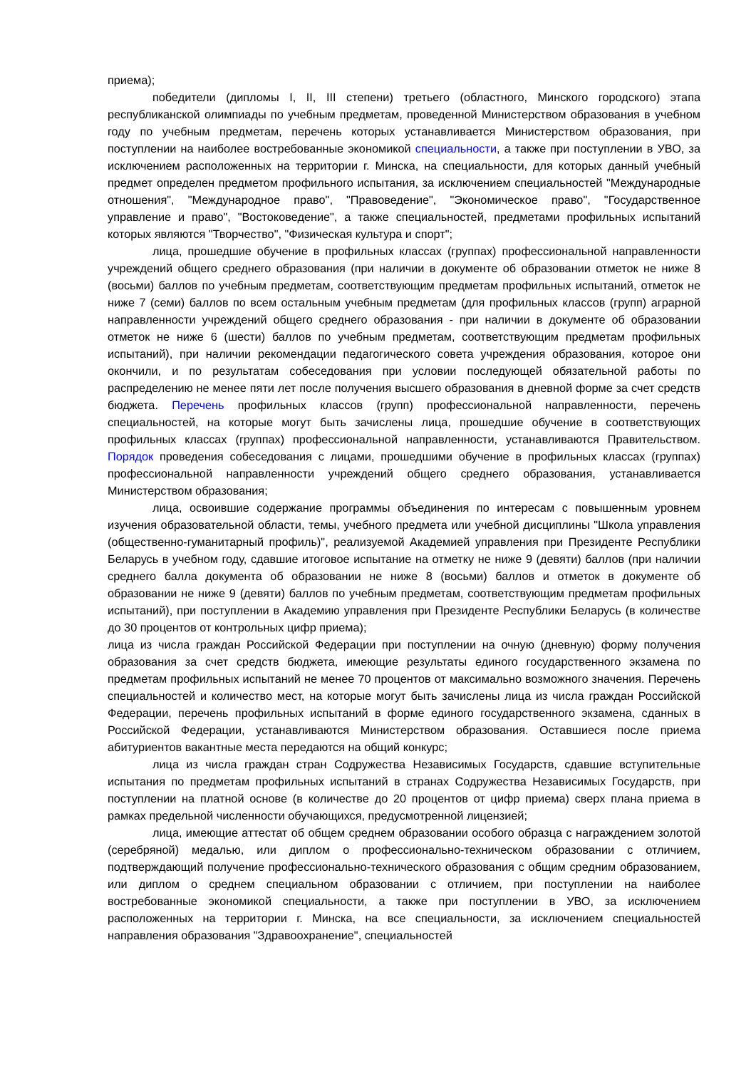приема);
победители (дипломы I, II, III степени) третьего (областного, Минского городского) этапа республиканской олимпиады по учебным предметам, проведенной Министерством образования в учебном году по учебным предметам, перечень которых устанавливается Министерством образования, при поступлении на наиболее востребованные экономикой специальности, а также при поступлении в УВО, за исключением расположенных на территории г. Минска, на специальности, для которых данный учебный предмет определен предметом профильного испытания, за исключением специальностей "Международные отношения", "Международное право", "Правоведение", "Экономическое право", "Государственное управление и право", "Востоковедение", а также специальностей, предметами профильных испытаний которых являются "Творчество", "Физическая культура и спорт";
лица, прошедшие обучение в профильных классах (группах) профессиональной направленности учреждений общего среднего образования (при наличии в документе об образовании отметок не ниже 8 (восьми) баллов по учебным предметам, соответствующим предметам профильных испытаний, отметок не ниже 7 (семи) баллов по всем остальным учебным предметам (для профильных классов (групп) аграрной направленности учреждений общего среднего образования - при наличии в документе об образовании отметок не ниже 6 (шести) баллов по учебным предметам, соответствующим предметам профильных испытаний), при наличии рекомендации педагогического совета учреждения образования, которое они окончили, и по результатам собеседования при условии последующей обязательной работы по распределению не менее пяти лет после получения высшего образования в дневной форме за счет средств бюджета. Перечень профильных классов (групп) профессиональной направленности, перечень специальностей, на которые могут быть зачислены лица, прошедшие обучение в соответствующих профильных классах (группах) профессиональной направленности, устанавливаются Правительством. Порядок проведения собеседования с лицами, прошедшими обучение в профильных классах (группах) профессиональной направленности учреждений общего среднего образования, устанавливается Министерством образования;
лица, освоившие содержание программы объединения по интересам с повышенным уровнем изучения образовательной области, темы, учебного предмета или учебной дисциплины "Школа управления (общественно-гуманитарный профиль)", реализуемой Академией управления при Президенте Республики Беларусь в учебном году, сдавшие итоговое испытание на отметку не ниже 9 (девяти) баллов (при наличии среднего балла документа об образовании не ниже 8 (восьми) баллов и отметок в документе об образовании не ниже 9 (девяти) баллов по учебным предметам, соответствующим предметам профильных испытаний), при поступлении в Академию управления при Президенте Республики Беларусь (в количестве до 30 процентов от контрольных цифр приема);
лица из числа граждан Российской Федерации при поступлении на очную (дневную) форму получения образования за счет средств бюджета, имеющие результаты единого государственного экзамена по предметам профильных испытаний не менее 70 процентов от максимально возможного значения. Перечень специальностей и количество мест, на которые могут быть зачислены лица из числа граждан Российской Федерации, перечень профильных испытаний в форме единого государственного экзамена, сданных в Российской Федерации, устанавливаются Министерством образования. Оставшиеся после приема абитуриентов вакантные места передаются на общий конкурс;
лица из числа граждан стран Содружества Независимых Государств, сдавшие вступительные испытания по предметам профильных испытаний в странах Содружества Независимых Государств, при поступлении на платной основе (в количестве до 20 процентов от цифр приема) сверх плана приема в рамках предельной численности обучающихся, предусмотренной лицензией;
лица, имеющие аттестат об общем среднем образовании особого образца с награждением золотой (серебряной) медалью, или диплом о профессионально-техническом образовании с отличием, подтверждающий получение профессионально-технического образования с общим средним образованием, или диплом о среднем специальном образовании с отличием, при поступлении на наиболее востребованные экономикой специальности, а также при поступлении в УВО, за исключением расположенных на территории г. Минска, на все специальности, за исключением специальностей направления образования "Здравоохранение", специальностей